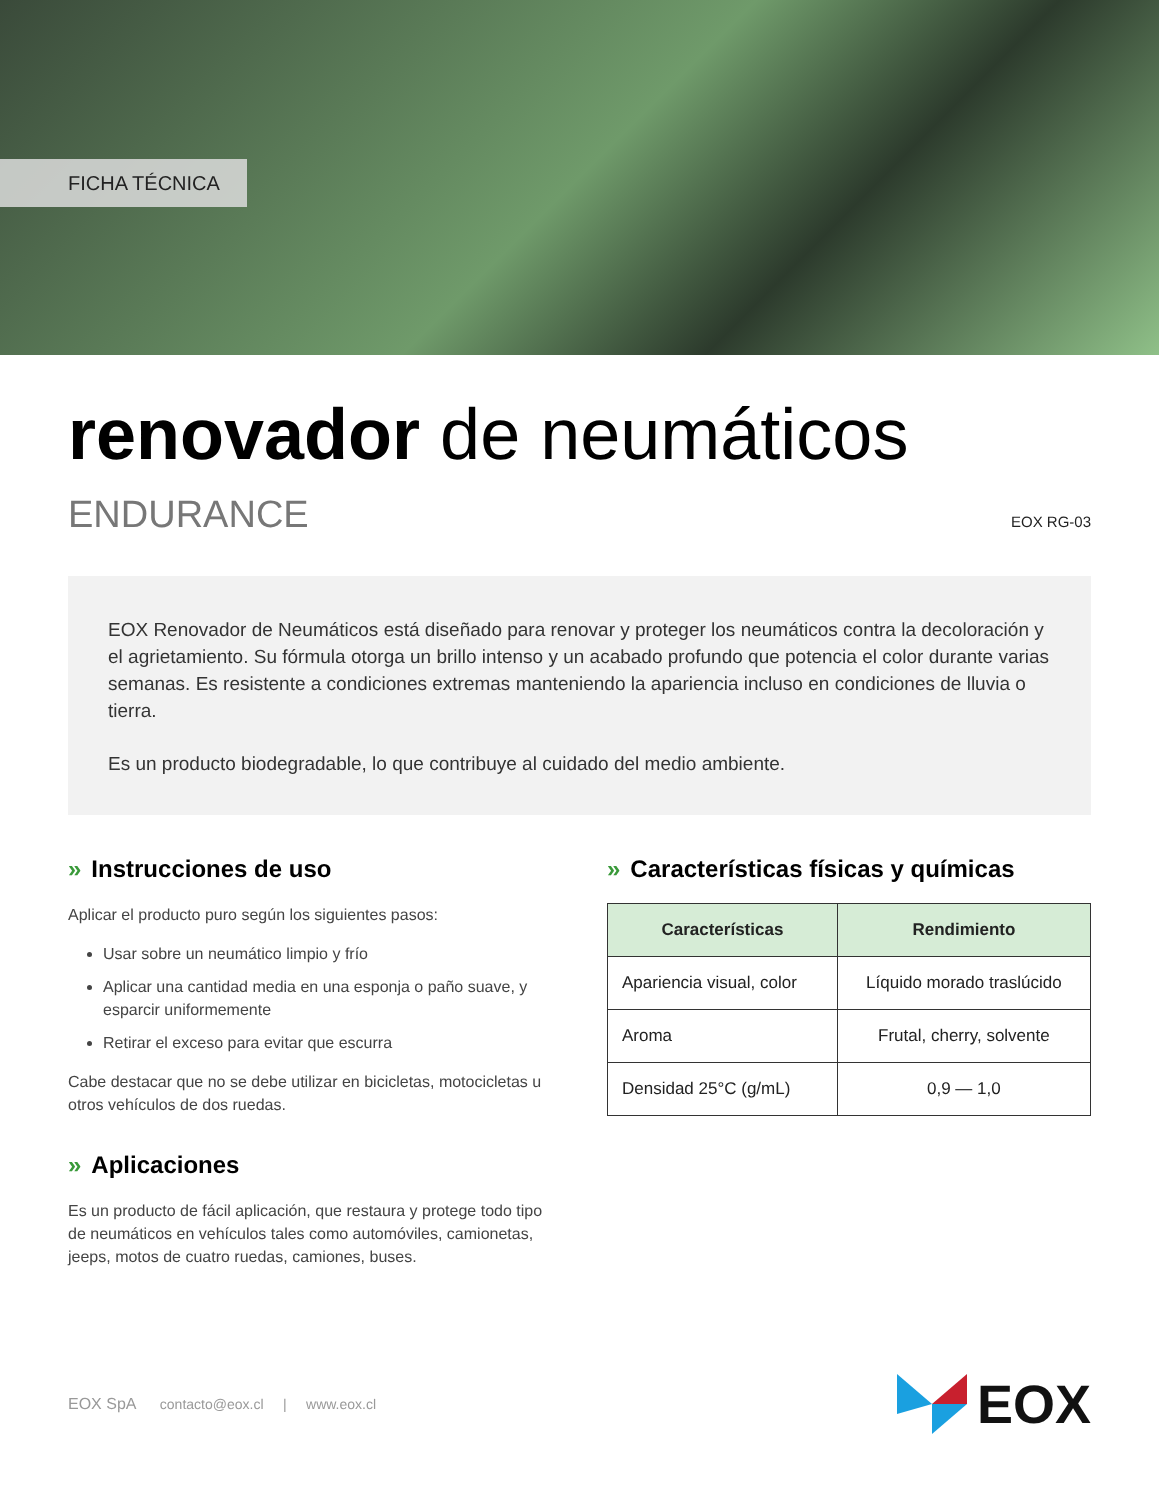FICHA TÉCNICA
renovador de neumáticos
ENDURANCE EOX RG-03
EOX Renovador de Neumáticos está diseñado para renovar y proteger los neumáticos contra la decoloración y el agrietamiento. Su fórmula otorga un brillo intenso y un acabado profundo que potencia el color durante varias semanas. Es resistente a condiciones extremas manteniendo la apariencia incluso en condiciones de lluvia o tierra.
Es un producto biodegradable, lo que contribuye al cuidado del medio ambiente.
» Instrucciones de uso
Aplicar el producto puro según los siguientes pasos:
Usar sobre un neumático limpio y frío
Aplicar una cantidad media en una esponja o paño suave, y esparcir uniformemente
Retirar el exceso para evitar que escurra
Cabe destacar que no se debe utilizar en bicicletas, motocicletas u otros vehículos de dos ruedas.
» Aplicaciones
Es un producto de fácil aplicación, que restaura y protege todo tipo de neumáticos en vehículos tales como automóviles, camionetas, jeeps, motos de cuatro ruedas, camiones, buses.
» Características físicas y químicas
| Características | Rendimiento |
| --- | --- |
| Apariencia visual, color | Líquido morado traslúcido |
| Aroma | Frutal, cherry, solvente |
| Densidad 25°C (g/mL) | 0,9 — 1,0 |
EOX SpA contacto@eox.cl | www.eox.cl
EOX